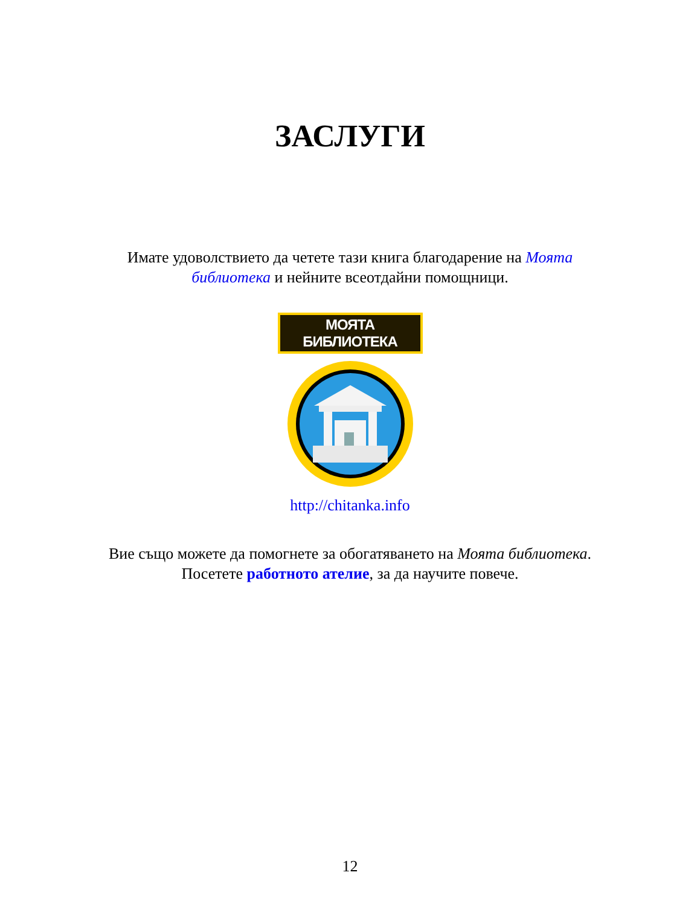ЗАСЛУГИ
Имате удоволствието да четете тази книга благодарение на Моята библиотека и нейните всеотдайни помощници.
МОЯТА БИБЛИОТЕКА
http://chitanka.info
Вие също можете да помогнете за обогатяването на Моята библиотека. Посетете работното ателие, за да научите повече.
12